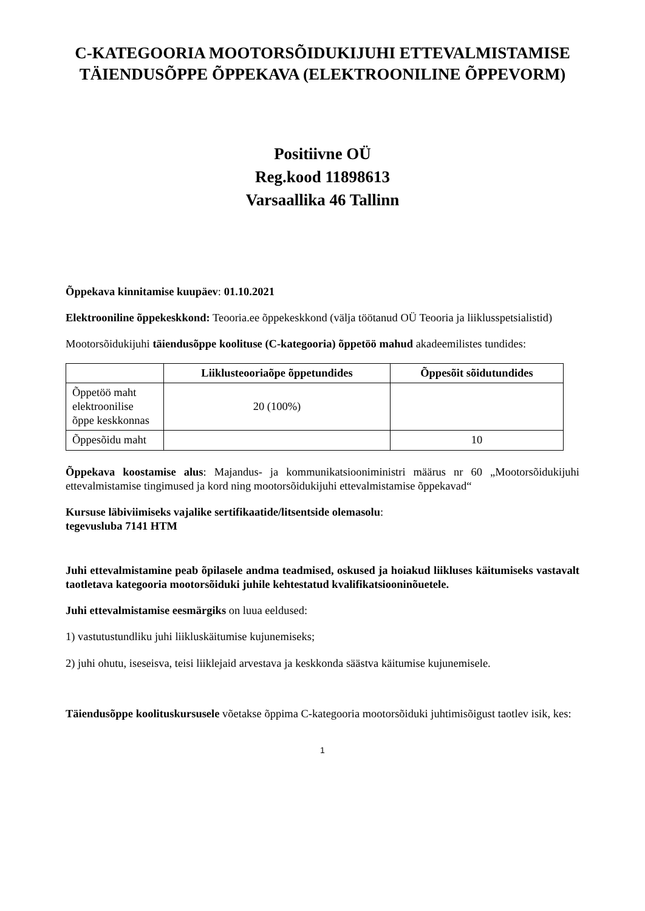C-KATEGOORIA MOOTORSÕIDUKIJUHI ETTEVALMISTAMISE TÄIENDUSÕPPE ÕPPEKAVA (ELEKTROONILINE ÕPPEVORM)
Positiivne OÜ
Reg.kood 11898613
Varsaallika 46 Tallinn
Õppekava kinnitamise kuupäev: 01.10.2021
Elektrooniline õppekeskkond: Teooria.ee õppekeskkond (välja töötanud OÜ Teooria ja liiklusspetsialistid)
Mootorsõidukijuhi täiendusõppe koolituse (C-kategooria) õppetöö mahud akadeemilistes tundides:
| | Liiklusteooriaõpe õppetundides | Õppesõit sõidutundides |
| --- | --- | --- |
| Õppetöö maht elektroonilise õppe keskkonnas | 20 (100%) | |
| Õppesõidu maht | | 10 |
Õppekava koostamise alus: Majandus- ja kommunikatsiooniministri määrus nr 60 „Mootorsõidukijuhi ettevalmistamise tingimused ja kord ning mootorsõidukijuhi ettevalmistamise õppekavad“
Kursuse läbiviimiseks vajalike sertifikaatide/litsentside olemasolu:
tegevusluba 7141 HTM
Juhi ettevalmistamine peab õpilasele andma teadmised, oskused ja hoiakud liikluses käitumiseks vastavalt taotletava kategooria mootorsõiduki juhile kehtestatud kvalifikatsiooninõuetele.
Juhi ettevalmistamise eesmärgiks on luua eeldused:
1) vastutustundliku juhi liikluskäitumise kujunemiseks;
2) juhi ohutu, iseseisva, teisi liiklejaid arvestava ja keskkonda säästva käitumise kujunemisele.
Täiendusõppe koolituskursusele võetakse õppima C-kategooria mootorsõiduki juhtimisõigust taotlev isik, kes:
1